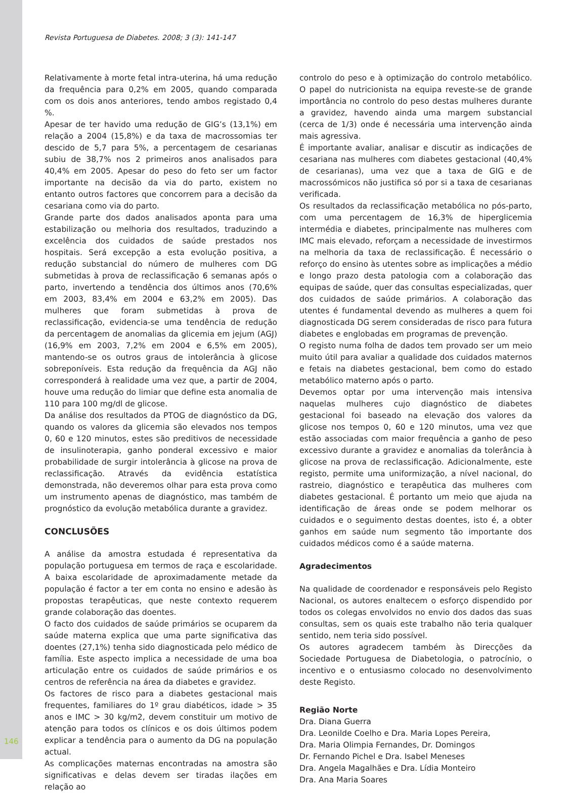Revista Portuguesa de Diabetes. 2008; 3 (3): 141-147
Relativamente à morte fetal intra-uterina, há uma redução da frequência para 0,2% em 2005, quando comparada com os dois anos anteriores, tendo ambos registado 0,4 %.
Apesar de ter havido uma redução de GIG’s (13,1%) em relação a 2004 (15,8%) e da taxa de macrossomias ter descido de 5,7 para 5%, a percentagem de cesarianas subiu de 38,7% nos 2 primeiros anos analisados para 40,4% em 2005. Apesar do peso do feto ser um factor importante na decisão da via do parto, existem no entanto outros factores que concorrem para a decisão da cesariana como via do parto.
Grande parte dos dados analisados aponta para uma estabilização ou melhoria dos resultados, traduzindo a excelência dos cuidados de saúde prestados nos hospitais. Será excepção a esta evolução positiva, a redução substancial do número de mulheres com DG submetidas à prova de reclassificação 6 semanas após o parto, invertendo a tendência dos últimos anos (70,6% em 2003, 83,4% em 2004 e 63,2% em 2005). Das mulheres que foram submetidas à prova de reclassificação, evidencia-se uma tendência de redução da percentagem de anomalias da glicemia em jejum (AGJ) (16,9% em 2003, 7,2% em 2004 e 6,5% em 2005), mantendo-se os outros graus de intolerância à glicose sobreponíveis. Esta redução da frequência da AGJ não corresponderá à realidade uma vez que, a partir de 2004, houve uma redução do limiar que define esta anomalia de 110 para 100 mg/dl de glicose.
Da análise dos resultados da PTOG de diagnóstico da DG, quando os valores da glicemia são elevados nos tempos 0, 60 e 120 minutos, estes são preditivos de necessidade de insulinoterapia, ganho ponderal excessivo e maior probabilidade de surgir intolerância à glicose na prova de reclassificação. Através da evidência estatística demonstrada, não deveremos olhar para esta prova como um instrumento apenas de diagnóstico, mas também de prognóstico da evolução metabólica durante a gravidez.
CONCLUSÕES
A análise da amostra estudada é representativa da população portuguesa em termos de raça e escolaridade. A baixa escolaridade de aproximadamente metade da população é factor a ter em conta no ensino e adesão às propostas terapêuticas, que neste contexto requerem grande colaboração das doentes.
O facto dos cuidados de saúde primários se ocuparem da saúde materna explica que uma parte significativa das doentes (27,1%) tenha sido diagnosticada pelo médico de família. Este aspecto implica a necessidade de uma boa articulação entre os cuidados de saúde primários e os centros de referência na área da diabetes e gravidez.
Os factores de risco para a diabetes gestacional mais frequentes, familiares do 1º grau diabéticos, idade > 35 anos e IMC > 30 kg/m2, devem constituir um motivo de atenção para todos os clínicos e os dois últimos podem explicar a tendência para o aumento da DG na população actual.
As complicações maternas encontradas na amostra são significativas e delas devem ser tiradas ilações em relação ao
controlo do peso e à optimização do controlo metabólico. O papel do nutricionista na equipa reveste-se de grande importância no controlo do peso destas mulheres durante a gravidez, havendo ainda uma margem substancial (cerca de 1/3) onde é necessária uma intervenção ainda mais agressiva.
É importante avaliar, analisar e discutir as indicações de cesariana nas mulheres com diabetes gestacional (40,4% de cesarianas), uma vez que a taxa de GIG e de macrossómicos não justifica só por si a taxa de cesarianas verificada.
Os resultados da reclassificação metabólica no pós-parto, com uma percentagem de 16,3% de hiperglicemia intermédia e diabetes, principalmente nas mulheres com IMC mais elevado, reforçam a necessidade de investirmos na melhoria da taxa de reclassificação. É necessário o reforço do ensino às utentes sobre as implicações a médio e longo prazo desta patologia com a colaboração das equipas de saúde, quer das consultas especializadas, quer dos cuidados de saúde primários. A colaboração das utentes é fundamental devendo as mulheres a quem foi diagnosticada DG serem consideradas de risco para futura diabetes e englobadas em programas de prevenção.
O registo numa folha de dados tem provado ser um meio muito útil para avaliar a qualidade dos cuidados maternos e fetais na diabetes gestacional, bem como do estado metabólico materno após o parto.
Devemos optar por uma intervenção mais intensiva naquelas mulheres cujo diagnóstico de diabetes gestacional foi baseado na elevação dos valores da glicose nos tempos 0, 60 e 120 minutos, uma vez que estão associadas com maior frequência a ganho de peso excessivo durante a gravidez e anomalias da tolerância à glicose na prova de reclassificação. Adicionalmente, este registo, permite uma uniformização, a nível nacional, do rastreio, diagnóstico e terapêutica das mulheres com diabetes gestacional. É portanto um meio que ajuda na identificação de áreas onde se podem melhorar os cuidados e o seguimento destas doentes, isto é, a obter ganhos em saúde num segmento tão importante dos cuidados médicos como é a saúde materna.
Agradecimentos
Na qualidade de coordenador e responsáveis pelo Registo Nacional, os autores enaltecem o esforço dispendido por todos os colegas envolvidos no envio dos dados das suas consultas, sem os quais este trabalho não teria qualquer sentido, nem teria sido possível.
Os autores agradecem também às Direcções da Sociedade Portuguesa de Diabetologia, o patrocínio, o incentivo e o entusiasmo colocado no desenvolvimento deste Registo.
Região Norte
Dra. Diana Guerra
Dra. Leonilde Coelho e Dra. Maria Lopes Pereira,
Dra. Maria Olimpia Fernandes, Dr. Domingos
Dr. Fernando Pichel e Dra. Isabel Meneses
Dra. Angela Magalhães e Dra. Lídia Monteiro
Dra. Ana Maria Soares
146